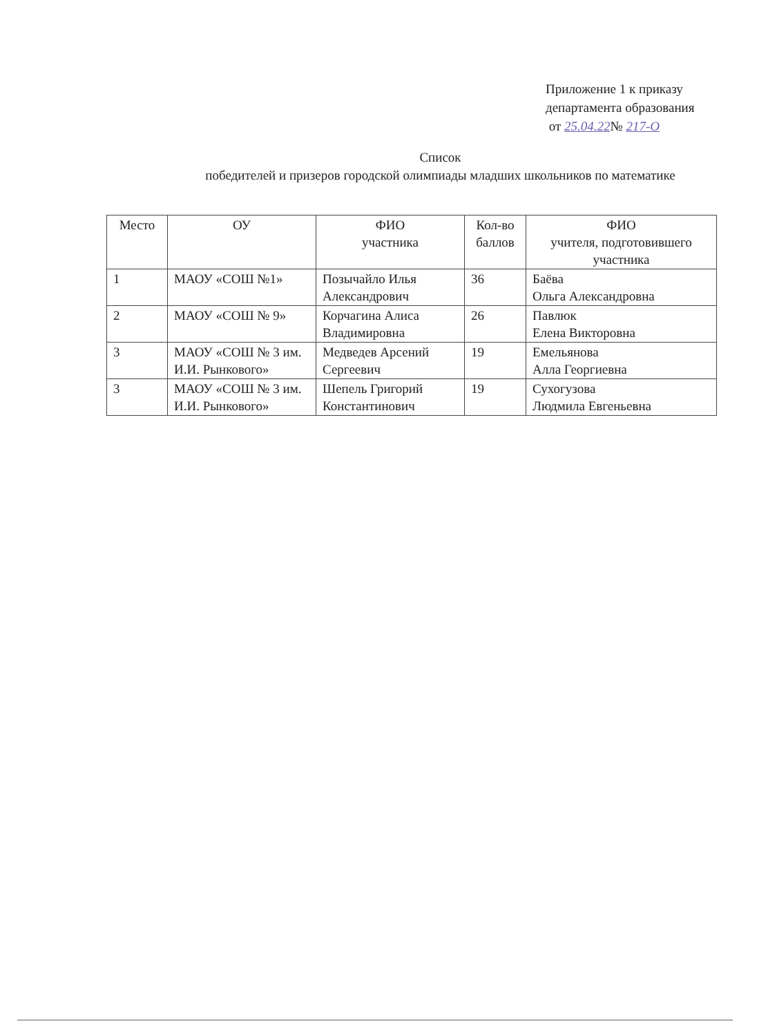Приложение 1 к приказу
департамента образования
от 25.04.22№ 217-О
Список
победителей и призеров городской олимпиады младших школьников по математике
| Место | ОУ | ФИО участника | Кол-во баллов | ФИО учителя, подготовившего участника |
| --- | --- | --- | --- | --- |
| 1 | МАОУ «СОШ №1» | Позычайло Илья Александрович | 36 | Баёва Ольга Александровна |
| 2 | МАОУ «СОШ № 9» | Корчагина Алиса Владимировна | 26 | Павлюк Елена Викторовна |
| 3 | МАОУ «СОШ № 3 им. И.И. Рынкового» | Медведев Арсений Сергеевич | 19 | Емельянова Алла Георгиевна |
| 3 | МАОУ «СОШ № 3 им. И.И. Рынкового» | Шепель Григорий Константинович | 19 | Сухогузова Людмила Евгеньевна |